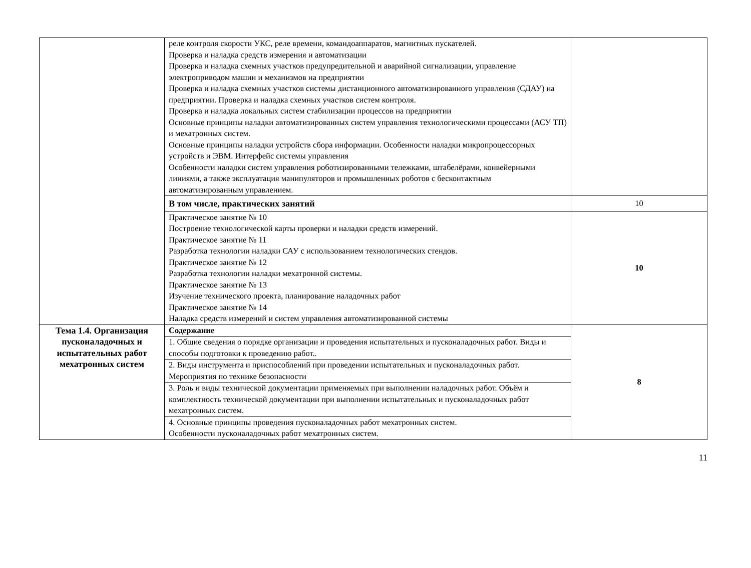| | реле контроля скорости УКС, реле времени, командоаппаратов, магнитных пускателей. Проверка и наладка средств измерения и автоматизации Проверка и наладка схемных участков предупредительной и аварийной сигнализации, управление электроприводом машин и механизмов на предприятии Проверка и наладка схемных участков системы дистанционного автоматизированного управления (СДАУ) на предприятии. Проверка и наладка схемных участков систем контроля. Проверка и наладка локальных систем стабилизации процессов на предприятии Основные принципы наладки автоматизированных систем управления технологическими процессами (АСУ ТП) и мехатронных систем. Основные принципы наладки устройств сбора информации. Особенности наладки микропроцессорных устройств и ЭВМ. Интерфейс системы управления Особенности наладки систем управления роботизированными тележками, штабелёрами, конвейерными линиями, а также эксплуатация манипуляторов и промышленных роботов с бесконтактным автоматизированным управлением. | |
| | В том числе, практических занятий | 10 |
| | Практическое занятие № 10 Построение технологической карты проверки и наладки средств измерений. Практическое занятие № 11 Разработка технологии наладки САУ с использованием технологических стендов. Практическое занятие № 12 Разработка технологии наладки мехатронной системы. Практическое занятие № 13 Изучение технического проекта, планирование наладочных работ Практическое занятие № 14 Наладка средств измерений и систем управления автоматизированной системы | 10 |
| Тема 1.4. Организация пусконаладочных и испытательных работ мехатронных систем | Содержание | 8 |
| | 1. Общие сведения о порядке организации и проведения испытательных и пусконаладочных работ. Виды и способы подготовки к проведению работ.. | |
| | 2. Виды инструмента и приспособлений при проведении испытательных и пусконаладочных работ. Мероприятия по технике безопасности | |
| | 3. Роль и виды технической документации применяемых при выполнении наладочных работ. Объём и комплектность технической документации при выполнении испытательных и пусконаладочных работ мехатронных систем. | |
| | 4. Основные принципы проведения пусконаладочных работ мехатронных систем. Особенности пусконаладочных работ мехатронных систем. | |
11